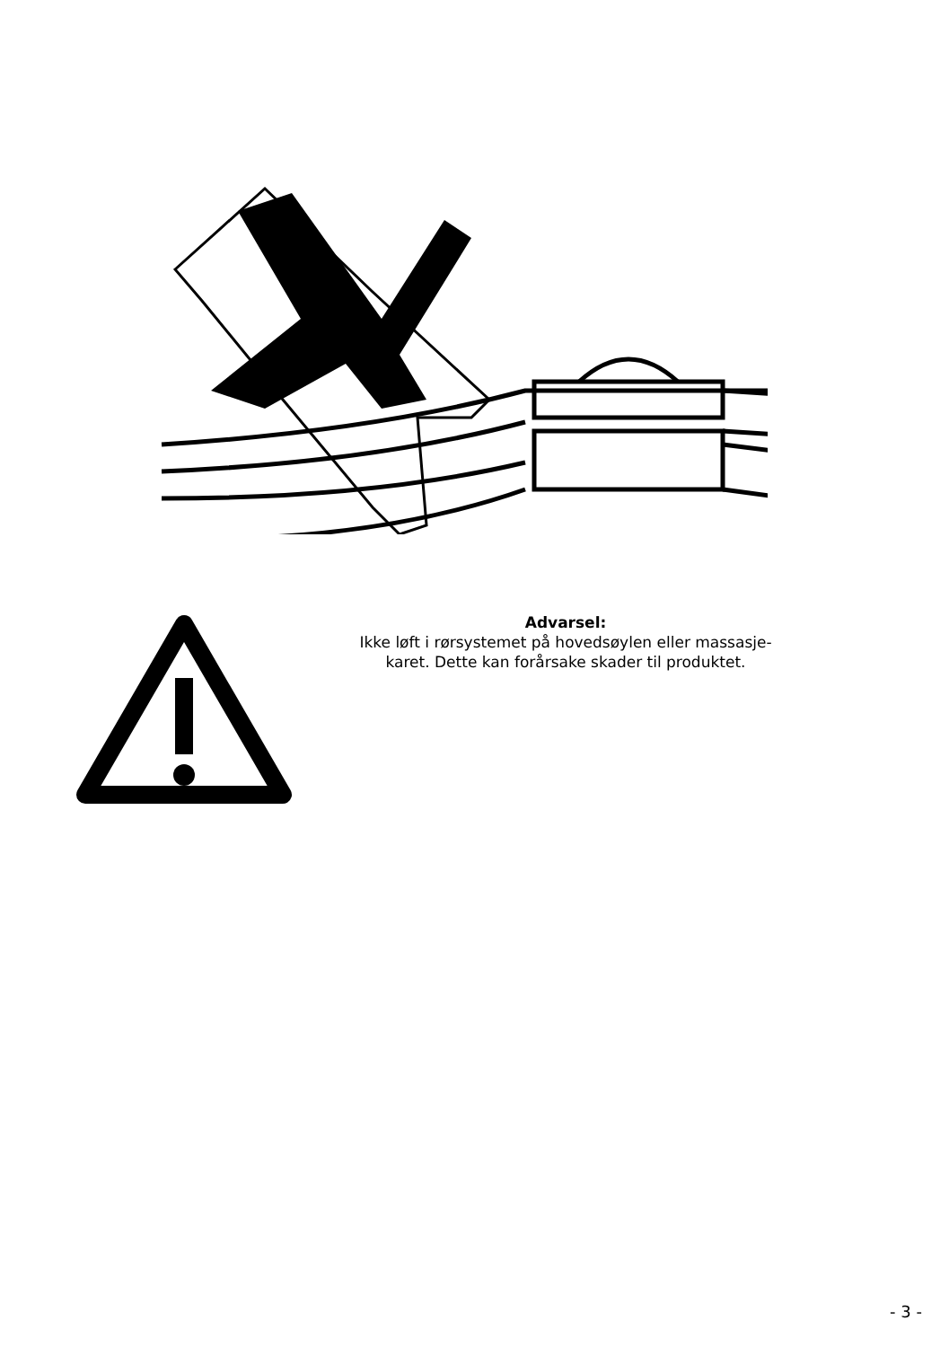Advarsel:
Ikke løft i rørsystemet på hovedsøylen eller massasje-
karet. Dette kan forårsake skader til produktet.
- 3 -